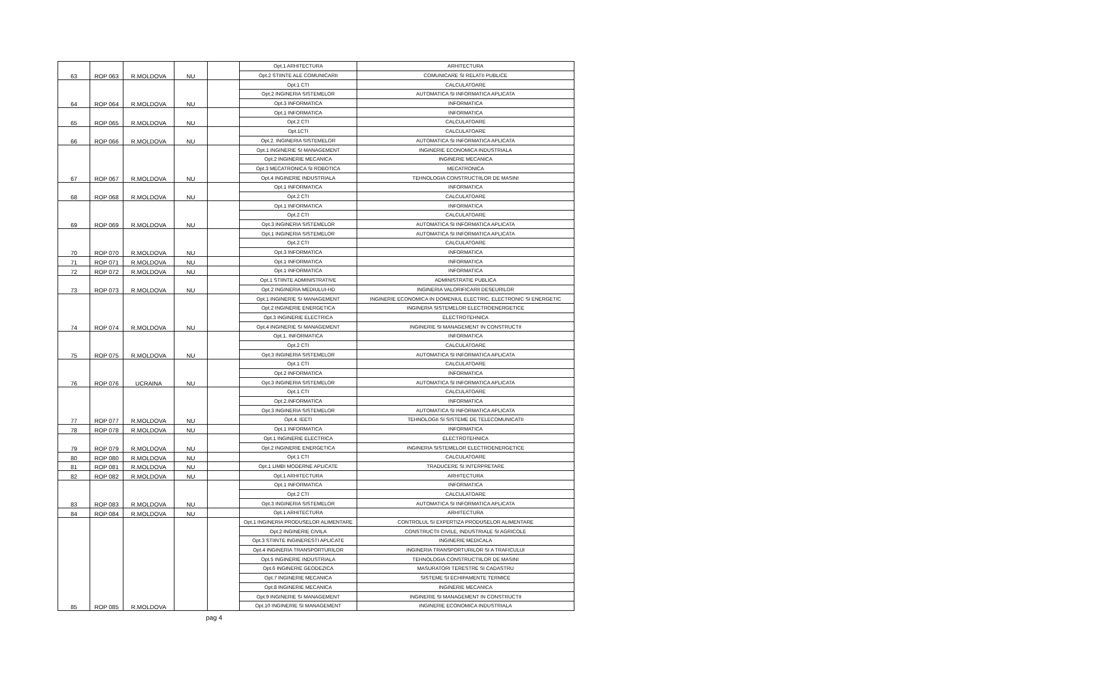| 63 | ROP 063 | R.MOLDOVA | NU | | Opt.1 ARHITECTURA | ARHITECTURA |
| | | | | | Opt.2 STIINTE ALE COMUNICARII | COMUNICARE SI RELATII PUBLICE |
| 64 | ROP 064 | R.MOLDOVA | NU | | Opt.1 CTI | CALCULATOARE |
| | | | | | Opt.2 INGINERIA SISTEMELOR | AUTOMATICA SI INFORMATICA APLICATA |
| | | | | | Opt.3 INFORMATICA | INFORMATICA |
| 65 | ROP 065 | R.MOLDOVA | NU | | Opt.1 INFORMATICA | INFORMATICA |
| | | | | | Opt.2 CTI | CALCULATOARE |
| 66 | ROP 066 | R.MOLDOVA | NU | | Opt.1CTI | CALCULATOARE |
| | | | | | Opt.2. INGINERIA SISTEMELOR | AUTOMATICA SI INFORMATICA APLICATA |
| 67 | ROP 067 | R.MOLDOVA | NU | | Opt.1 INGINERIE SI MANAGEMENT | INGINERIE ECONOMICA INDUSTRIALA |
| | | | | | Opt.2 INGINERIE MECANICA | INGINERIE MECANICA |
| | | | | | Opt.3 MECATRONICA SI ROBOTICA | MECATRONICA |
| | | | | | Opt.4 INGINERIE INDUSTRIALA | TEHNOLOGIA CONSTRUCTIILOR DE MASINI |
| 68 | ROP 068 | R.MOLDOVA | NU | | Opt.1 INFORMATICA | INFORMATICA |
| | | | | | Opt.2 CTI | CALCULATOARE |
| 69 | ROP 069 | R.MOLDOVA | NU | | Opt.1 INFORMATICA | INFORMATICA |
| | | | | | Opt.2 CTI | CALCULATOARE |
| | | | | | Opt.3 INGINERIA SISTEMELOR | AUTOMATICA SI INFORMATICA APLICATA |
| 70 | ROP 070 | R.MOLDOVA | NU | | Opt.1 INGINERIA SISTEMELOR | AUTOMATICA SI INFORMATICA APLICATA |
| | | | | | Opt.2 CTI | CALCULATOARE |
| | | | | | Opt.3 INFORMATICA | INFORMATICA |
| 71 | ROP 071 | R.MOLDOVA | NU | | Opt.1 INFORMATICA | INFORMATICA |
| 72 | ROP 072 | R.MOLDOVA | NU | | Opt.1 INFORMATICA | INFORMATICA |
| 73 | ROP 073 | R.MOLDOVA | NU | | Opt.1 STIINTE ADMINISTRATIVE | ADMINISTRATIE PUBLICA |
| | | | | | Opt.2 INGINERIA MEDIULUI-HD | INGINERIA VALORIFICARII DESEURILOR |
| 74 | ROP 074 | R.MOLDOVA | NU | | Opt.1 INGINERIE SI MANAGEMENT | INGINERIE ECONOMICA IN DOMENIUL ELECTRIC, ELECTRONIC SI ENERGETIC |
| | | | | | Opt.2 INGINERIE ENERGETICA | INGINERIA SISTEMELOR ELECTROENERGETICE |
| | | | | | Opt.3 INGINERIE ELECTRICA | ELECTROTEHNICA |
| | | | | | Opt.4 INGINERIE SI MANAGEMENT | INGINERIE SI MANAGEMENT IN CONSTRUCTII |
| 75 | ROP 075 | R.MOLDOVA | NU | | Opt.1. INFORMATICA | INFORMATICA |
| | | | | | Opt.2 CTI | CALCULATOARE |
| | | | | | Opt.3 INGINERIA SISTEMELOR | AUTOMATICA SI INFORMATICA APLICATA |
| 76 | ROP 076 | UCRAINA | NU | | Opt.1 CTI | CALCULATOARE |
| | | | | | Opt.2 INFORMATICA | INFORMATICA |
| | | | | | Opt.3 INGINERIA SISTEMELOR | AUTOMATICA SI INFORMATICA APLICATA |
| 77 | ROP 077 | R.MOLDOVA | NU | | Opt.1 CTI | CALCULATOARE |
| | | | | | Opt.2.INFORMATICA | INFORMATICA |
| | | | | | Opt.3 INGINERIA SISTEMELOR | AUTOMATICA SI INFORMATICA APLICATA |
| | | | | | Opt.4. IEETI | TEHNOLOGII SI SISTEME DE TELECOMUNICATII |
| 78 | ROP 078 | R.MOLDOVA | NU | | Opt.1 INFORMATICA | INFORMATICA |
| 79 | ROP 079 | R.MOLDOVA | NU | | Opt.1 INGINERIE ELECTRICA | ELECTROTEHNICA |
| | | | | | Opt.2 INGINERIE ENERGETICA | INGINERIA SISTEMELOR ELECTROENERGETICE |
| 80 | ROP 080 | R.MOLDOVA | NU | | Opt.1 CTI | CALCULATOARE |
| 81 | ROP 081 | R.MOLDOVA | NU | | Opt.1 LIMBI MODERNE APLICATE | TRADUCERE SI INTERPRETARE |
| 82 | ROP 082 | R.MOLDOVA | NU | | Opt.1 ARHITECTURA | ARHITECTURA |
| 83 | ROP 083 | R.MOLDOVA | NU | | Opt.1 INFORMATICA | INFORMATICA |
| | | | | | Opt.2 CTI | CALCULATOARE |
| | | | | | Opt.3 INGINERIA SISTEMELOR | AUTOMATICA SI INFORMATICA APLICATA |
| 84 | ROP 084 | R.MOLDOVA | NU | | Opt.1 ARHITECTURA | ARHITECTURA |
| 85 | ROP 085 | R.MOLDOVA | | | Opt.1 INGINERIA PRODUSELOR ALIMENTARE | CONTROLUL SI EXPERTIZA PRODUSELOR ALIMENTARE |
| | | | | | Opt.2 INGINERIE CIVILA | CONSTRUCTII CIVILE, INDUSTRIALE SI AGRICOLE |
| | | | | | Opt.3 STIINTE INGINERESTI APLICATE | INGINERIE MEDICALA |
| | | | | | Opt.4 INGINERIA TRANSPORTURILOR | INGINERIA TRANSPORTURILOR SI A TRAFICULUI |
| | | | | | Opt.5 INGINERIE INDUSTRIALA | TEHNOLOGIA CONSTRUCTIILOR DE MASINI |
| | | | | | Opt.6 INGINERIE GEODEZICA | MASURATORI TERESTRE SI CADASTRU |
| | | | | | Opt.7 INGINERIE MECANICA | SISTEME SI ECHIPAMENTE TERMICE |
| | | | | | Opt.8 INGINERIE MECANICA | INGINERIE MECANICA |
| | | | | | Opt.9 INGINERIE SI MANAGEMENT | INGINERIE SI MANAGEMENT IN CONSTRUCTII |
| | | | | | Opt.10 INGINERIE SI MANAGEMENT | INGINERIE ECONOMICA INDUSTRIALA |
pag 4